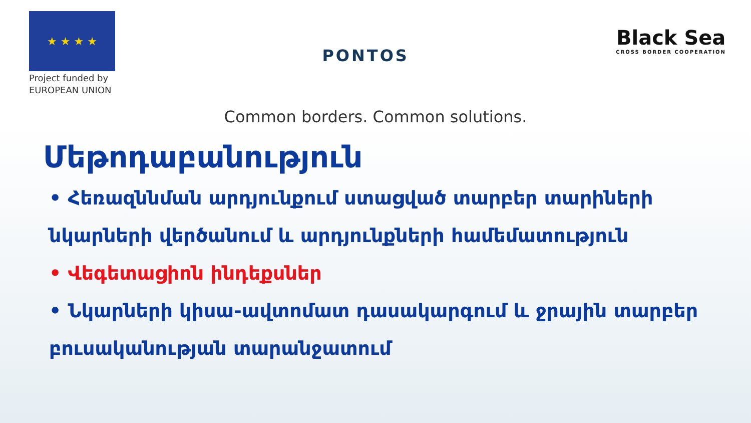★ ★ ★ ★
Project funded by
EUROPEAN UNION
PONTOS
Black Sea
CROSS BORDER COOPERATION
Common borders. Common solutions.
Մեթոդաբանություն
• Հեռազննման արդյունքում ստացված տարբեր տարիների նկարների վերծանում և արդյունքների համեմատություն
• Վեգետացիոն ինդեքսներ
• Նկարների կիսա-ավտոմատ դասակարգում և ջրային տարբեր բուսականության տարանջատում